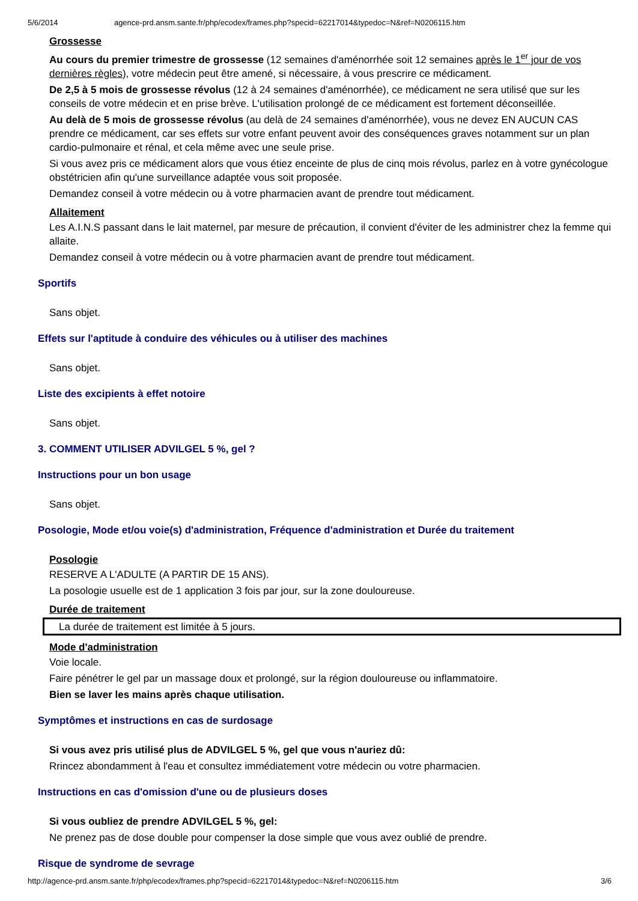5/6/2014 agence-prd.ansm.sante.fr/php/ecodex/frames.php?specid=62217014&typedoc=N&ref=N0206115.htm
Grossesse
Au cours du premier trimestre de grossesse (12 semaines d'aménorrhée soit 12 semaines après le 1<sup>er</sup> jour de vos dernières règles), votre médecin peut être amené, si nécessaire, à vous prescrire ce médicament.
De 2,5 à 5 mois de grossesse révolus (12 à 24 semaines d'aménorrhée), ce médicament ne sera utilisé que sur les conseils de votre médecin et en prise brève. L'utilisation prolongé de ce médicament est fortement déconseillée.
Au delà de 5 mois de grossesse révolus (au delà de 24 semaines d'aménorrhée), vous ne devez EN AUCUN CAS prendre ce médicament, car ses effets sur votre enfant peuvent avoir des conséquences graves notamment sur un plan cardio-pulmonaire et rénal, et cela même avec une seule prise.
Si vous avez pris ce médicament alors que vous étiez enceinte de plus de cinq mois révolus, parlez en à votre gynécologue obstétricien afin qu'une surveillance adaptée vous soit proposée.
Demandez conseil à votre médecin ou à votre pharmacien avant de prendre tout médicament.
Allaitement
Les A.I.N.S passant dans le lait maternel, par mesure de précaution, il convient d'éviter de les administrer chez la femme qui allaite.
Demandez conseil à votre médecin ou à votre pharmacien avant de prendre tout médicament.
Sportifs
Sans objet.
Effets sur l'aptitude à conduire des véhicules ou à utiliser des machines
Sans objet.
Liste des excipients à effet notoire
Sans objet.
3. COMMENT UTILISER ADVILGEL 5 %, gel ?
Instructions pour un bon usage
Sans objet.
Posologie, Mode et/ou voie(s) d'administration, Fréquence d'administration et Durée du traitement
Posologie
RESERVE A L'ADULTE (A PARTIR DE 15 ANS).
La posologie usuelle est de 1 application 3 fois par jour, sur la zone douloureuse.
Durée de traitement
La durée de traitement est limitée à 5 jours.
Mode d'administration
Voie locale.
Faire pénétrer le gel par un massage doux et prolongé, sur la région douloureuse ou inflammatoire.
Bien se laver les mains après chaque utilisation.
Symptômes et instructions en cas de surdosage
Si vous avez pris utilisé plus de ADVILGEL 5 %, gel que vous n'auriez dû:
Rrincez abondamment à l'eau et consultez immédiatement votre médecin ou votre pharmacien.
Instructions en cas d'omission d'une ou de plusieurs doses
Si vous oubliez de prendre ADVILGEL 5 %, gel:
Ne prenez pas de dose double pour compenser la dose simple que vous avez oublié de prendre.
Risque de syndrome de sevrage
http://agence-prd.ansm.sante.fr/php/ecodex/frames.php?specid=62217014&typedoc=N&ref=N0206115.htm 3/6